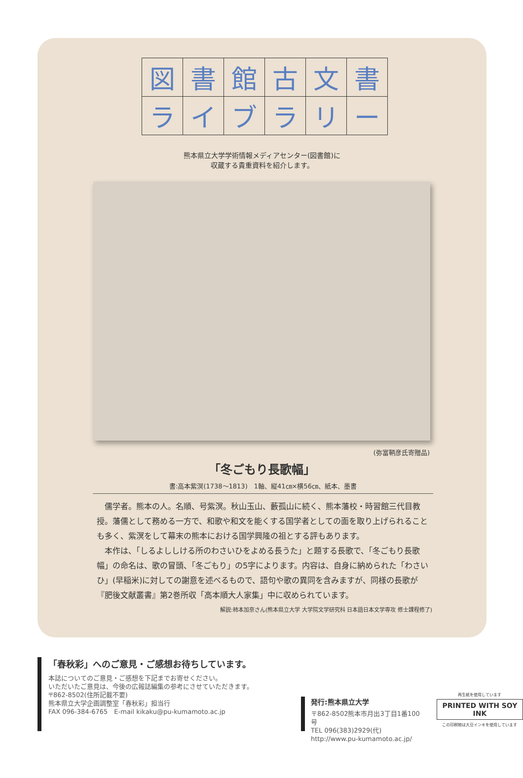| 図 | 書 | 館 | 古 | 文 | 書 |
| ラ | イ | ブ | ラ | リ | ー |
熊本県立大学学術情報メディアセンター(図書館)に
収蔵する貴重資料を紹介します。
(弥富鞆彦氏寄贈品)
「冬ごもり長歌幅」
書:高本紫溟(1738〜1813)　1軸、縦41㎝×横56㎝、紙本、墨書
儒学者。熊本の人。名順、号紫溟。秋山玉山、藪孤山に続く、熊本藩校・時習館三代目教授。藩儒として務める一方で、和歌や和文を能くする国学者としての面を取り上げられることも多く、紫溟をして幕末の熊本における国学興隆の祖とする評もあります。
本作は、「しるよししける所のわさいひをよめる長うた」と題する長歌で、「冬ごもり長歌幅」の命名は、歌の冒頭、「冬ごもり」の5字によります。内容は、自身に納められた「わさいひ」(早稲米)に対しての謝意を述べるもので、語句や歌の異同を含みますが、同様の長歌が『肥後文献叢書』第2巻所収「高本順大人家集」中に収められています。
解説:柿本加奈さん(熊本県立大学 大学院文学研究科 日本語日本文学専攻 修士課程修了)
「春秋彩」へのご意見・ご感想お待ちしています。
本誌についてのご意見・ご感想を下記までお寄せください。
いただいたご意見は、今後の広報誌編集の参考にさせていただきます。
〒862-8502(住所記載不要)
熊本県立大学企画調整室「春秋彩」担当行
FAX 096-384-6765　E-mail kikaku@pu-kumamoto.ac.jp
発行:熊本県立大学
〒862-8502熊本市月出3丁目1番100号
TEL 096(383)2929(代)
http://www.pu-kumamoto.ac.jp/
再生紙を使用しています
PRINTED WITH SOY INK
この印刷物は大豆インキを使用しています